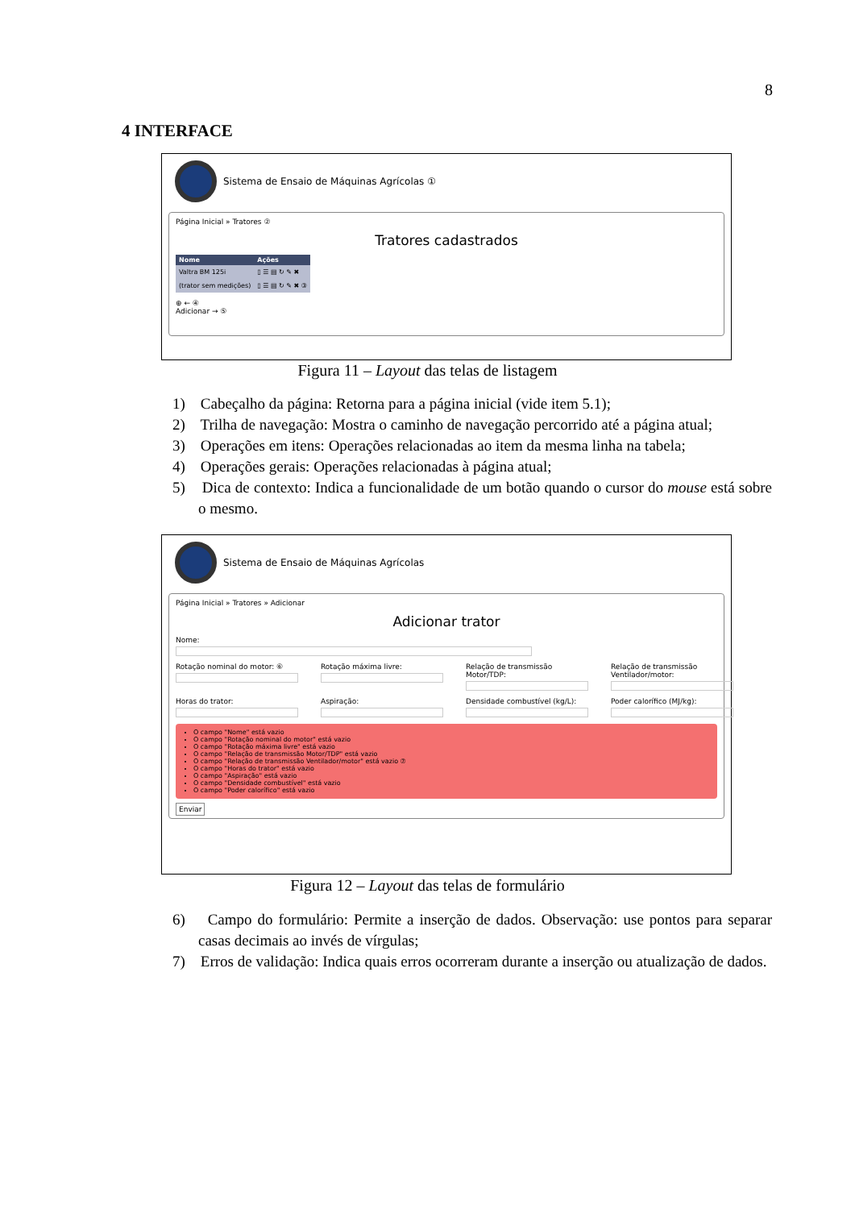8
4 INTERFACE
Sistema de Ensaio de Máquinas Agrícolas ①
Página Inicial » Tratores ②
Tratores cadastrados
| Nome | Ações |
| --- | --- |
| Valtra BM 125i | ▯ ☰ ▤ ↻ ✎ ✖ |
| (trator sem medições) | ▯ ☰ ▤ ↻ ✎ ✖ ③ |
⊕ ← ④
Adicionar → ⑤
Figura 11 – Layout das telas de listagem
1) Cabeçalho da página: Retorna para a página inicial (vide item 5.1);
2) Trilha de navegação: Mostra o caminho de navegação percorrido até a página atual;
3) Operações em itens: Operações relacionadas ao item da mesma linha na tabela;
4) Operações gerais: Operações relacionadas à página atual;
5) Dica de contexto: Indica a funcionalidade de um botão quando o cursor do mouse está sobre o mesmo.
Sistema de Ensaio de Máquinas Agrícolas
Página Inicial » Tratores » Adicionar
Adicionar trator
Nome:
Rotação nominal do motor: ⑥ Rotação máxima livre: Relação de transmissão Motor/TDP:
Relação de transmissão Ventilador/motor:
Horas do trator: Aspiração: Densidade combustível (kg/L):
Poder calorífico (MJ/kg):
O campo "Nome" está vazio
O campo "Rotação nominal do motor" está vazio
O campo "Rotação máxima livre" está vazio
O campo "Relação de transmissão Motor/TDP" está vazio
O campo "Relação de transmissão Ventilador/motor" está vazio ⑦
O campo "Horas do trator" está vazio
O campo "Aspiração" está vazio
O campo "Densidade combustível" está vazio
O campo "Poder calorífico" está vazio
Enviar
Figura 12 – Layout das telas de formulário
6) Campo do formulário: Permite a inserção de dados. Observação: use pontos para separar casas decimais ao invés de vírgulas;
7) Erros de validação: Indica quais erros ocorreram durante a inserção ou atualização de dados.